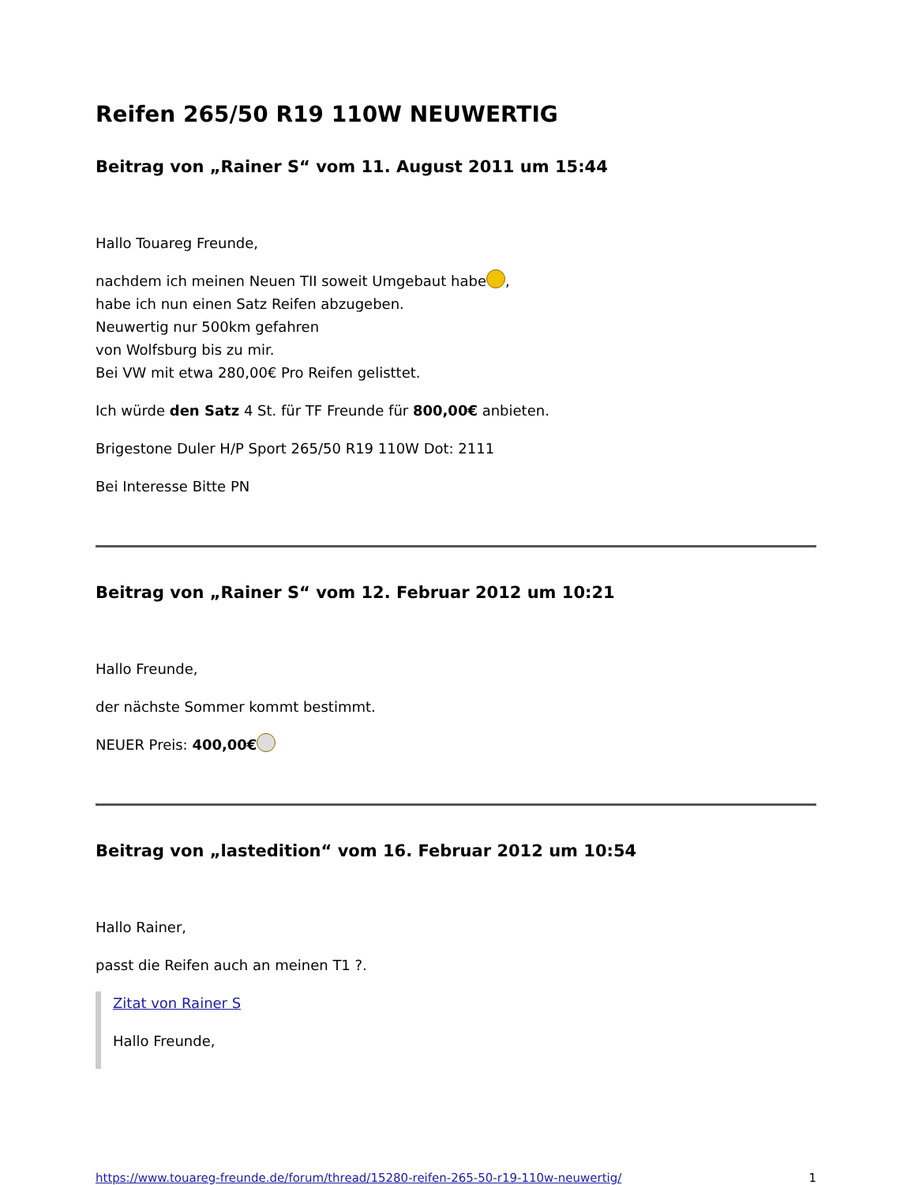Reifen 265/50 R19 110W NEUWERTIG
Beitrag von „Rainer S“ vom 11. August 2011 um 15:44
Hallo Touareg Freunde,
nachdem ich meinen Neuen TII soweit Umgebaut habe ,
habe ich nun einen Satz Reifen abzugeben.
Neuwertig nur 500km gefahren
von Wolfsburg bis zu mir.
Bei VW mit etwa 280,00€ Pro Reifen gelisttet.
Ich würde den Satz 4 St. für TF Freunde für 800,00€ anbieten.
Brigestone Duler H/P Sport 265/50 R19 110W Dot: 2111
Bei Interesse Bitte PN
Beitrag von „Rainer S“ vom 12. Februar 2012 um 10:21
Hallo Freunde,
der nächste Sommer kommt bestimmt.
NEUER Preis: 400,00€
Beitrag von „lastedition“ vom 16. Februar 2012 um 10:54
Hallo Rainer,
passt die Reifen auch an meinen T1 ?.
Zitat von Rainer S
Hallo Freunde,
https://www.touareg-freunde.de/forum/thread/15280-reifen-265-50-r19-110w-neuwertig/ 1